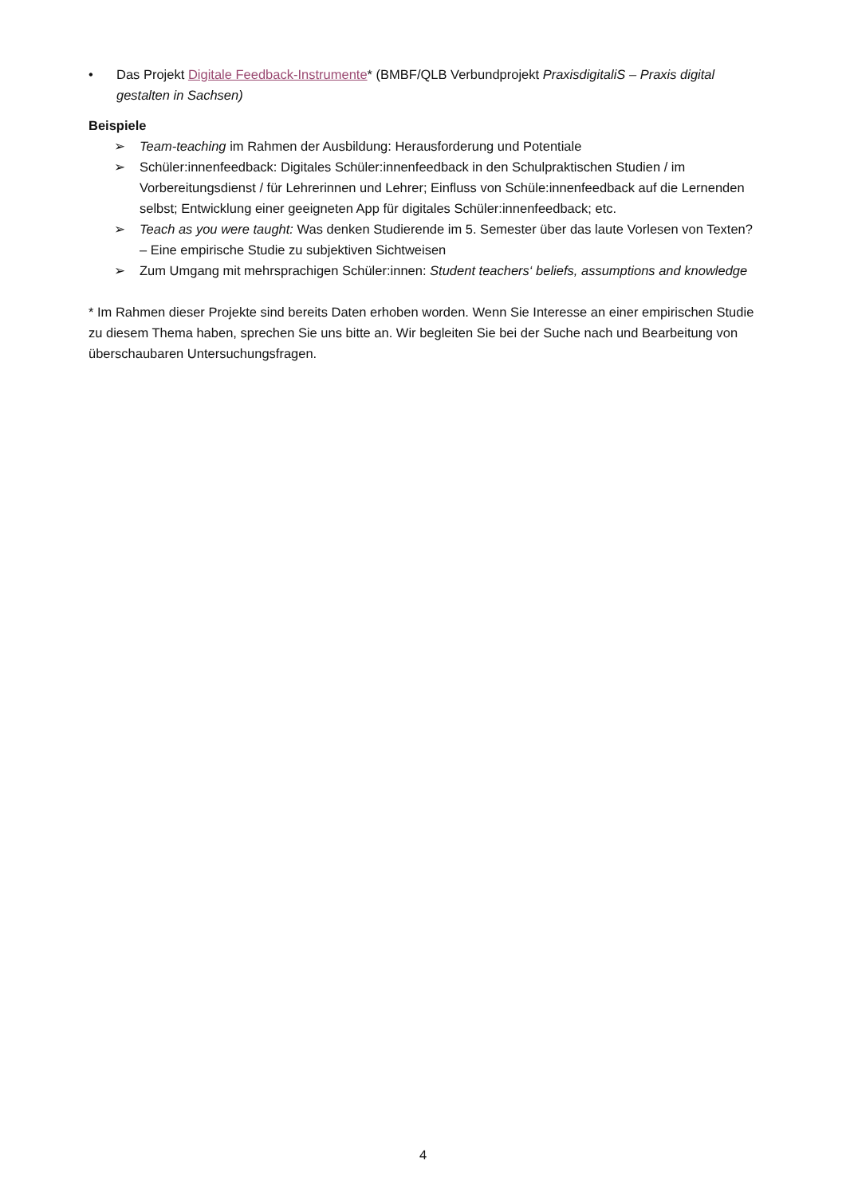• Das Projekt Digitale Feedback-Instrumente* (BMBF/QLB Verbundprojekt PraxisdigitaliS – Praxis digital gestalten in Sachsen)
Beispiele
➢ Team-teaching im Rahmen der Ausbildung: Herausforderung und Potentiale
➢ Schüler:innenfeedback: Digitales Schüler:innenfeedback in den Schulpraktischen Studien / im Vorbereitungsdienst / für Lehrerinnen und Lehrer; Einfluss von Schüle:innenfeedback auf die Lernenden selbst; Entwicklung einer geeigneten App für digitales Schüler:innenfeedback; etc.
➢ Teach as you were taught: Was denken Studierende im 5. Semester über das laute Vorlesen von Texten? – Eine empirische Studie zu subjektiven Sichtweisen
➢ Zum Umgang mit mehrsprachigen Schüler:innen: Student teachers‘ beliefs, assumptions and knowledge
* Im Rahmen dieser Projekte sind bereits Daten erhoben worden. Wenn Sie Interesse an einer empirischen Studie zu diesem Thema haben, sprechen Sie uns bitte an. Wir begleiten Sie bei der Suche nach und Bearbeitung von überschaubaren Untersuchungsfragen.
4